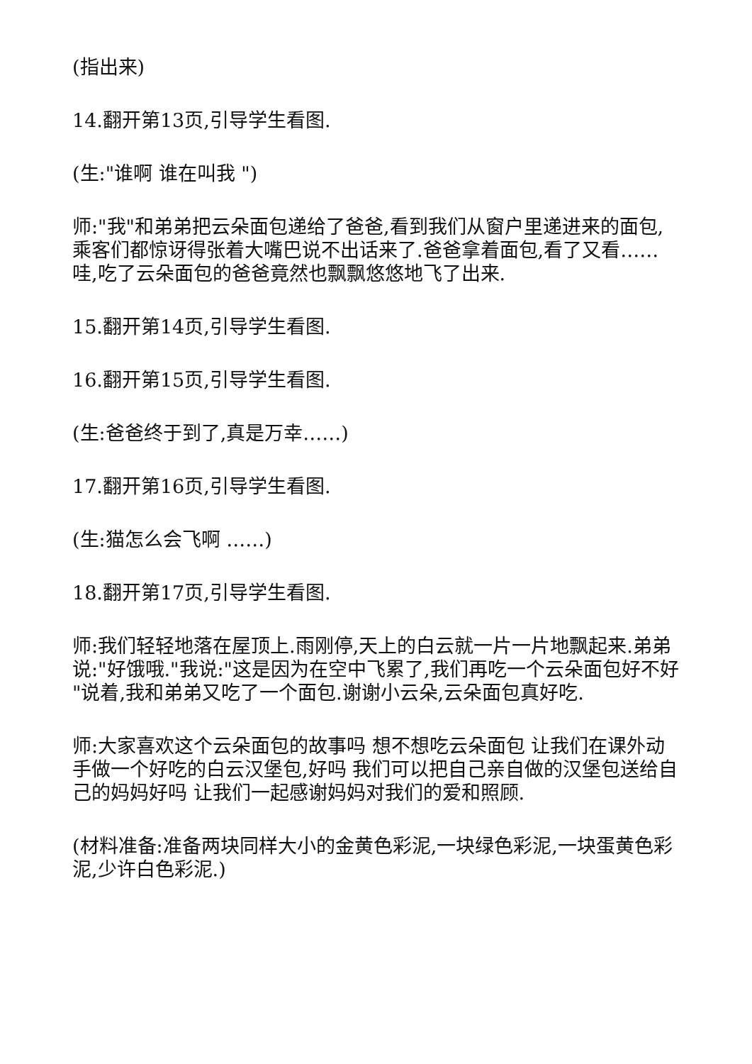(指出来)
14.翻开第13页,引导学生看图.
(生:"谁啊 谁在叫我 ")
师:"我"和弟弟把云朵面包递给了爸爸,看到我们从窗户里递进来的面包,乘客们都惊讶得张着大嘴巴说不出话来了.爸爸拿着面包,看了又看……哇,吃了云朵面包的爸爸竟然也飘飘悠悠地飞了出来.
15.翻开第14页,引导学生看图.
16.翻开第15页,引导学生看图.
(生:爸爸终于到了,真是万幸……)
17.翻开第16页,引导学生看图.
(生:猫怎么会飞啊 ……)
18.翻开第17页,引导学生看图.
师:我们轻轻地落在屋顶上.雨刚停,天上的白云就一片一片地飘起来.弟弟说:"好饿哦."我说:"这是因为在空中飞累了,我们再吃一个云朵面包好不好 "说着,我和弟弟又吃了一个面包.谢谢小云朵,云朵面包真好吃.
师:大家喜欢这个云朵面包的故事吗 想不想吃云朵面包 让我们在课外动手做一个好吃的白云汉堡包,好吗 我们可以把自己亲自做的汉堡包送给自己的妈妈好吗 让我们一起感谢妈妈对我们的爱和照顾.
(材料准备:准备两块同样大小的金黄色彩泥,一块绿色彩泥,一块蛋黄色彩泥,少许白色彩泥.)